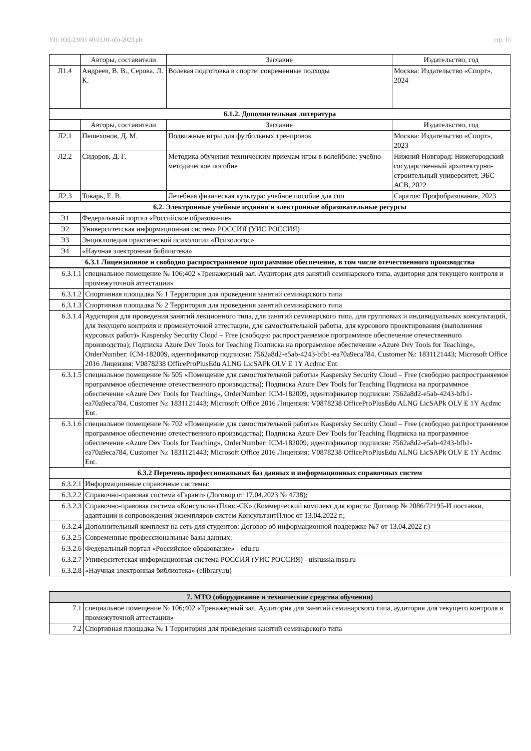УП: ЮД-23011 40.03.01-ofo-2023.plx стр. 15
| | Авторы, составители | Заглавие | Издательство, год |
| --- | --- | --- | --- |
| Л1.4 | Андреев, В. В., Серова, Л. К. | Волевая подготовка в спорте: современные подходы | Москва: Издательство «Спорт», 2024 |
| 6.1.2. Дополнительная литература | | | |
| | Авторы, составители | Заглавие | Издательство, год |
| Л2.1 | Пешехонов, Д. М. | Подвижные игры для футбольных тренировок | Москва: Издательство «Спорт», 2023 |
| Л2.2 | Сидоров, Д. Г. | Методика обучения техническим приемам игры в волейболе: учебно-методическое пособие | Нижний Новгород: Нижегородский государственный архитектурно-строительный университет, ЭБС АСВ, 2022 |
| Л2.3 | Токарь, Е. В. | Лечебная физическая культура: учебное пособие для спо | Саратов: Профобразование, 2023 |
| 6.2. Электронные учебные издания и электронные образовательные ресурсы | | | |
| Э1 | Федеральный портал «Российское образование» | | |
| Э2 | Университетская информационная система РОССИЯ (УИС РОССИЯ) | | |
| Э3 | Энциклопедия практической психологии «Психологос» | | |
| Э4 | «Научная электронная библиотека» | | |
| 6.3.1 Лицензионное и свободно распространяемое программное обеспечение, в том числе отечественного производства | | | |
| 6.3.1.1 | специальное помещение № 106;402 «Тренажерный зал. Аудитория для занятий семинарского типа, аудитория для текущего контроля и промежуточной аттестации» |
| 6.3.1.2 | Спортивная площадка № 1 Территория для проведения занятий семинарского типа |
| 6.3.1.3 | Спортивная площадка № 2 Территория для проведения занятий семинарского типа |
| 6.3.1.4 | Аудитория для проведения занятий лекционного типа, для занятий семинарского типа, для групповых и индивидуальных консультаций, для текущего контроля и промежуточной аттестации, для самостоятельной работы, для курсового проектирования (выполнения курсовых работ)» Kaspersky Security Cloud – Free (свободно распространяемое программное обеспечение отечественного производства); Подписка Azure Dev Tools for Teaching Подписка на программное обеспечение «Azure Dev Tools for Teaching», OrderNumber: ICM-182009, идентификатор подписки: 7562a8d2-e5ab-4243-bfb1-ea70a9eca784, Customer №: 1831121443; Microsoft Office 2016 Лицензия: V0878238 OfficeProPlusEdu ALNG LicSAPk OLV E 1Y Acdmc Ent. |
| 6.3.1.5 | специальное помещение № 505 «Помещение для самостоятельной работы» Kaspersky Security Cloud – Free (свободно распространяемое программное обеспечение отечественного производства); Подписка Azure Dev Tools for Teaching Подписка на программное обеспечение «Azure Dev Tools for Teaching», OrderNumber: ICM-182009, идентификатор подписки: 7562a8d2-e5ab-4243-bfb1-ea70a9eca784, Customer №: 1831121443; Microsoft Office 2016 Лицензия: V0878238 OfficeProPlusEdu ALNG LicSAPk OLV E 1Y Acdmc Ent. |
| 6.3.1.6 | специальное помещение № 702 «Помещение для самостоятельной работы» Kaspersky Security Cloud – Free (свободно распространяемое программное обеспечение отечественного производства); Подписка Azure Dev Tools for Teaching Подписка на программное обеспечение «Azure Dev Tools for Teaching», OrderNumber: ICM-182009, идентификатор подписки: 7562a8d2-e5ab-4243-bfb1-ea70a9eca784, Customer №: 1831121443; Microsoft Office 2016 Лицензия: V0878238 OfficeProPlusEdu ALNG LicSAPk OLV E 1Y Acdmc Ent. |
| 6.3.2 Перечень профессиональных баз данных и информационных справочных систем | |
| 6.3.2.1 | Информационные справочные системы: |
| 6.3.2.2 | Справочно-правовая система «Гарант» (Договор от 17.04.2023 № 4738); |
| 6.3.2.3 | Справочно-правовая система «КонсультантПлюс-СК» (Коммерческий комплект для юриста: Договор № 2086/72195-И поставки, адаптации и сопровождения экземпляров систем КонсультантПлюс от 13.04.2022 г.; |
| 6.3.2.4 | Дополнительный комплект на сеть для студентов: Договор об информационной поддержке №7 от 13.04.2022 г.) |
| 6.3.2.5 | Современные профессиональные базы данных: |
| 6.3.2.6 | Федеральный портал «Российское образование» - edu.ru |
| 6.3.2.7 | Университетская информационная система РОССИЯ (УИС РОССИЯ) - uisrussia.msu.ru |
| 6.3.2.8 | «Научная электронная библиотека» (elibrary.ru) |
| 7. МТО (оборудование и технические средства обучения) | |
| 7.1 | специальное помещение № 106;402 «Тренажерный зал. Аудитория для занятий семинарского типа, аудитория для текущего контроля и промежуточной аттестации» |
| 7.2 | Спортивная площадка № 1 Территория для проведения занятий семинарского типа |